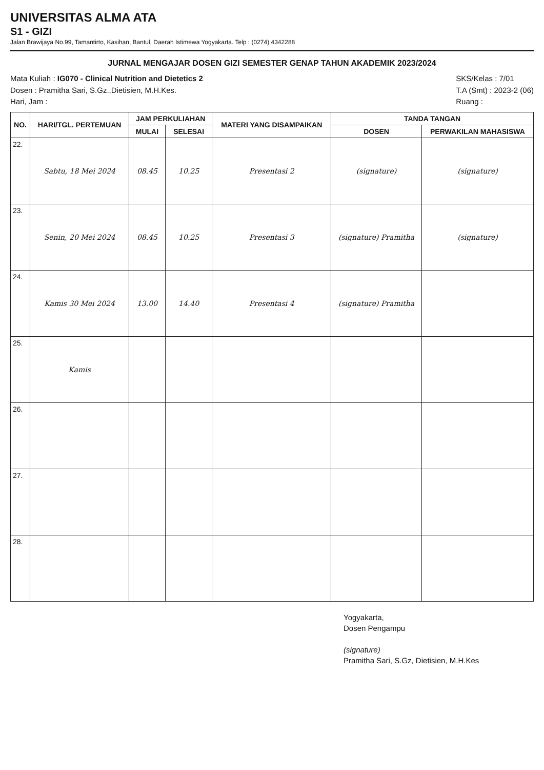UNIVERSITAS ALMA ATA
S1 - GIZI
Jalan Brawijaya No.99, Tamantirto, Kasihan, Bantul, Daerah Istimewa Yogyakarta. Telp : (0274) 4342288
JURNAL MENGAJAR DOSEN GIZI SEMESTER GENAP TAHUN AKADEMIK 2023/2024
Mata Kuliah : IG070 - Clinical Nutrition and Dietetics 2
Dosen : Pramitha Sari, S.Gz.,Dietisien, M.H.Kes.
Hari, Jam :
SKS/Kelas : 7/01
T.A (Smt) : 2023-2 (06)
Ruang :
| NO. | HARI/TGL. PERTEMUAN | JAM PERKULIAHAN | | MATERI YANG DISAMPAIKAN | TANDA TANGAN | |
| --- | --- | --- | --- | --- | --- | --- |
| | | MULAI | SELESAI | | DOSEN | PERWAKILAN MAHASISWA |
| 22. | Sabtu, 18 Mei 2024 | 08.45 | 10.25 | Presentasi 2 | (signature) | (signature) |
| 23. | Senin, 20 Mei 2024 | 08.45 | 10.25 | Presentasi 3 | (signature) Pramitha | (signature) |
| 24. | Kamis 30 Mei 2024 | 13.00 | 14.40 | Presentasi 4 | (signature) Pramitha | |
| 25. | Kamis | | | | | |
| 26. | | | | | | |
| 27. | | | | | | |
| 28. | | | | | | |
Yogyakarta,
Dosen Pengampu
(signature)
Pramitha Sari, S.Gz, Dietisien, M.H.Kes